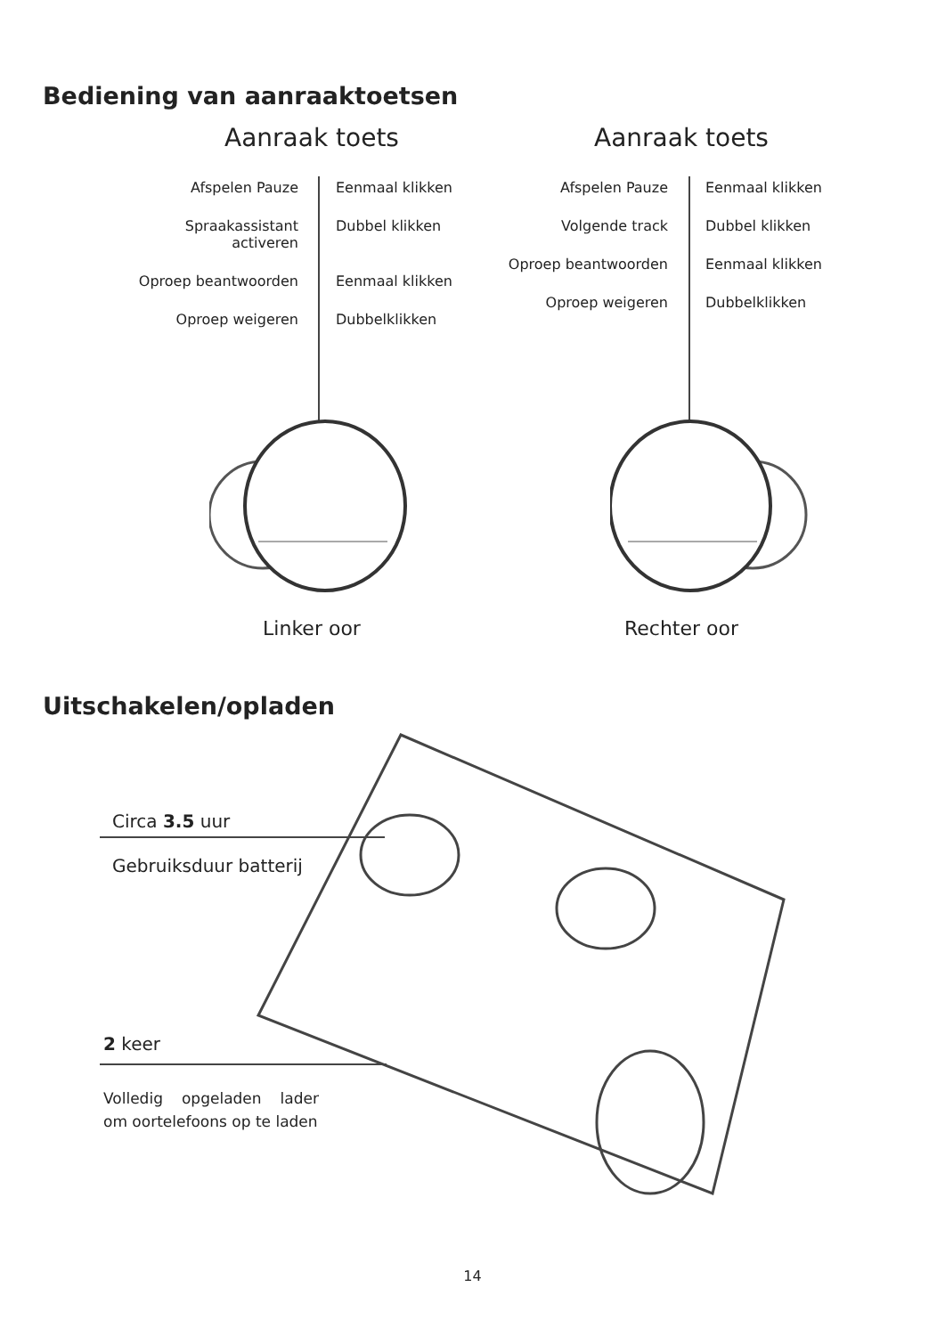Bediening van aanraaktoetsen
Aanraak toets
Afspelen Pauze Eenmaal klikken
Spraakassistant activeren
Dubbel klikken
Oproep beantwoorden Eenmaal klikken
Oproep weigeren Dubbelklikken
Linker oor
Aanraak toets
Afspelen Pauze Eenmaal klikken
Volgende track Dubbel klikken
Oproep beantwoorden Eenmaal klikken
Oproep weigeren Dubbelklikken
Rechter oor
Uitschakelen/opladen
Circa 3.5 uur
Gebruiksduur batterij
2 keer
Volledig opgeladen lader om oortelefoons op te laden
14